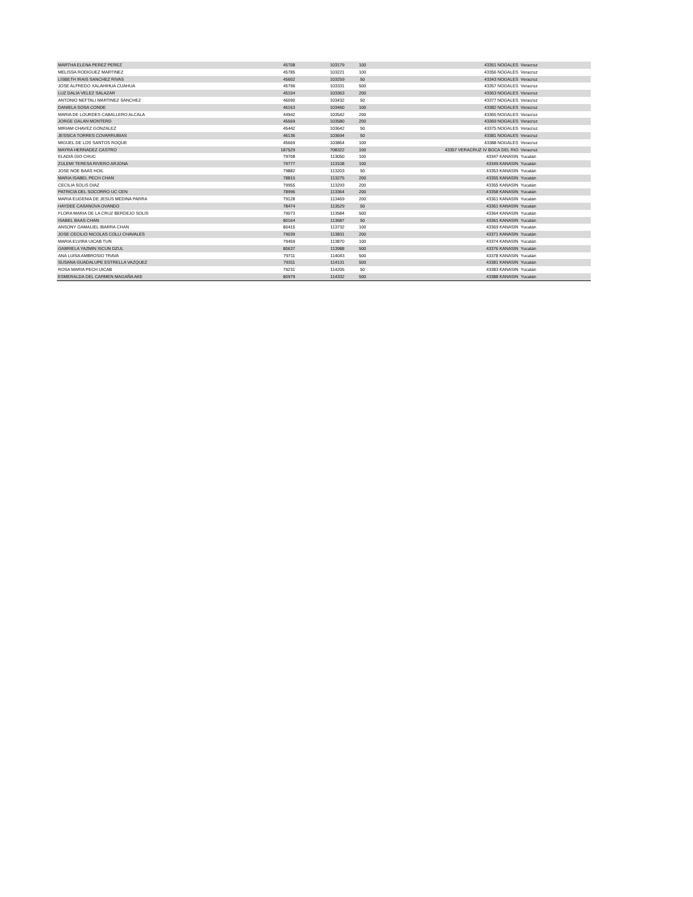| MARTHA ELENA PEREZ PEREZ | 45708 | 103179 | 100 | 43351 NOGALES | Veracruz |
| MELISSA RODIGUEZ MARTINEZ | 45785 | 103221 | 100 | 43356 NOGALES | Veracruz |
| LISBETH IRAIS SANCHEZ RIVAS | 45602 | 103259 | 50 | 43343 NOGALES | Veracruz |
| JOSE ALFREDO XALAHIHUA CUAHUA | 45796 | 103331 | 500 | 43357 NOGALES | Veracruz |
| LUZ DALIA VELEZ SALAZAR | 45104 | 103363 | 200 | 43363 NOGALES | Veracruz |
| ANTONIO NEFTALI MARTINEZ SANCHEZ | 46090 | 103432 | 50 | 43377 NOGALES | Veracruz |
| DANIELA SOSA CONDE | 46163 | 103460 | 100 | 43382 NOGALES | Veracruz |
| MARIA DE LOURDES CABALLERO ALCALA | 44942 | 103542 | 200 | 43365 NOGALES | Veracruz |
| JORGE GALAN MONTERD | 45569 | 103580 | 200 | 43369 NOGALES | Veracruz |
| MIRIAM CHAVEZ GONZALEZ | 45442 | 103642 | 50 | 43375 NOGALES | Veracruz |
| JESSICA TORRES COVARRUBIAS | 46136 | 103694 | 50 | 43381 NOGALES | Veracruz |
| MIGUEL DE LOS SANTOS ROQUE | 45669 | 103864 | 100 | 43388 NOGALES | Veracruz |
| MAYRA HERNADEZ CASTRO | 187529 | 708322 | 100 | 43357 VERACRUZ IV BOCA DEL RIO | Veracruz |
| ELADIA GIO CHUC | 79708 | 113050 | 100 | 43347 KANASIN | Yucatán |
| ZULEMI TERESA RIVERO ARJONA | 79777 | 113108 | 100 | 43349 KANASIN | Yucatán |
| JOSE NOE BAAS HOIL | 79882 | 113203 | 50 | 43353 KANASIN | Yucatán |
| MARIA ISABEL PECH CHAN | 78810 | 113275 | 200 | 43355 KANASIN | Yucatán |
| CECILIA SOLIS DIAZ | 79955 | 113293 | 200 | 43355 KANASIN | Yucatán |
| PATRICIA DEL SOCORRO UC CEN | 78996 | 113364 | 200 | 43358 KANASIN | Yucatán |
| MARIA EUGENIA DE JESUS MEDINA PARRA | 79128 | 113469 | 200 | 43361 KANASIN | Yucatán |
| HAYDEE CASANOVA OVANDO | 78474 | 113529 | 50 | 43361 KANASIN | Yucatán |
| FLORA MARIA DE LA CRUZ BERDEJO SOLIS | 79073 | 113584 | 500 | 43364 KANASIN | Yucatán |
| ISABEL BAAS CHAN | 80164 | 113687 | 50 | 43361 KANASIN | Yucatán |
| ANSONY GAMALIEL IBARRA CHAN | 80415 | 113732 | 100 | 43369 KANASIN | Yucatán |
| JOSE CECILIO NICOLAS COLLI CHAVALES | 79039 | 113831 | 200 | 43371 KANASIN | Yucatán |
| MARIA ELVIRA UICAB TUN | 79459 | 113870 | 100 | 43374 KANASIN | Yucatán |
| GABRIELA YAZMIN XICUN DZUL | 80637 | 113988 | 500 | 43376 KANASIN | Yucatán |
| ANA LUISA AMBROSIO TRAVA | 79711 | 114043 | 500 | 43378 KANASIN | Yucatán |
| SUSANA GUADALUPE ESTRELLA VAZQUEZ | 79311 | 114131 | 500 | 43381 KANASIN | Yucatán |
| ROSA MARIA PECH UICAB | 79231 | 114205 | 50 | 43383 KANASIN | Yucatán |
| ESMERALDA DEL CARMEN MAGAÑA AKE | 80979 | 114332 | 500 | 43388 KANASIN | Yucatán |